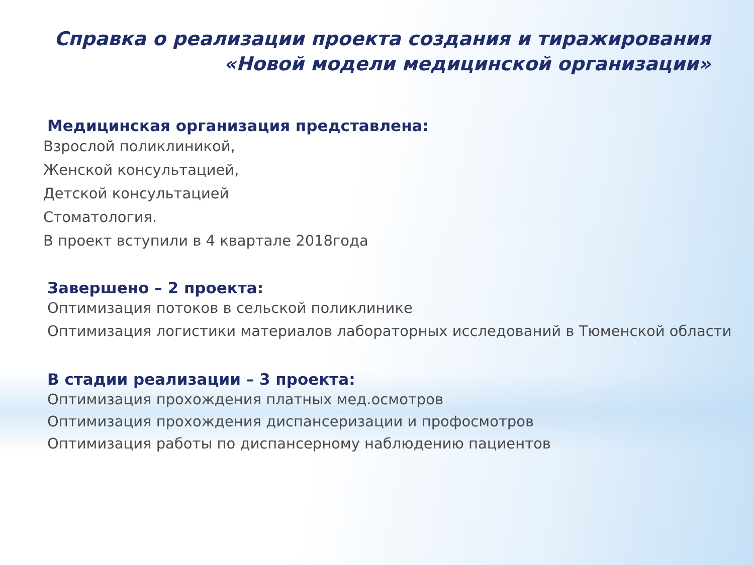Справка о реализации проекта создания и тиражирования
«Новой модели медицинской организации»
Медицинская организация представлена:
Взрослой поликлиникой,
Женской консультацией,
Детской консультацией
Стоматология.
В проект вступили в 4 квартале 2018года
Завершено – 2 проекта:
Оптимизация потоков в сельской поликлинике
Оптимизация логистики материалов лабораторных исследований в Тюменской области
В стадии реализации – 3 проекта:
Оптимизация прохождения платных мед.осмотров
Оптимизация прохождения диспансеризации и профосмотров
Оптимизация работы по диспансерному наблюдению пациентов